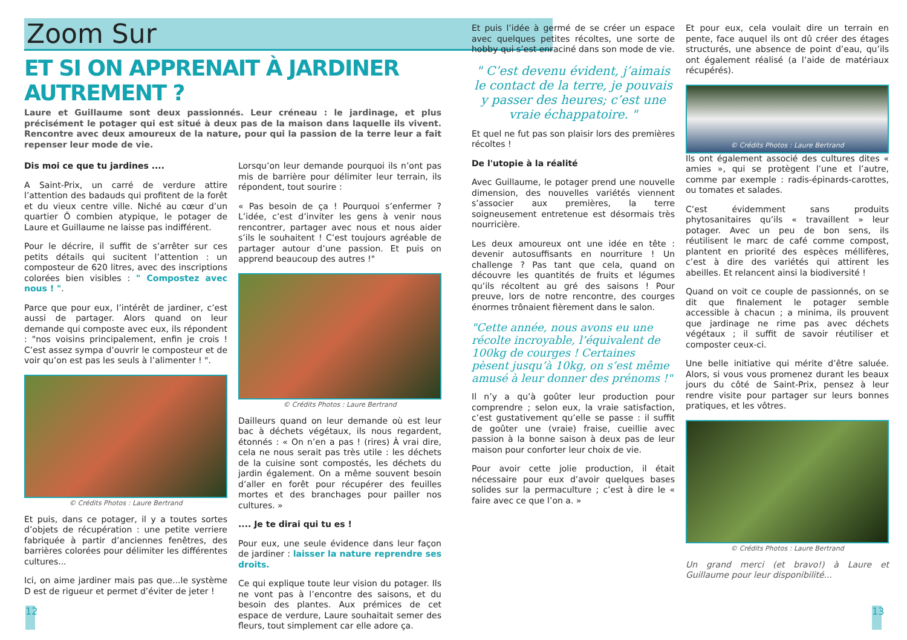Zoom Sur
ET SI ON APPRENAIT À JARDINER AUTREMENT ?
Laure et Guillaume sont deux passionnés. Leur créneau : le jardinage, et plus précisément le potager qui est situé à deux pas de la maison dans laquelle ils vivent. Rencontre avec deux amoureux de la nature, pour qui la passion de la terre leur a fait repenser leur mode de vie.
Dis moi ce que tu jardines ....
A Saint-Prix, un carré de verdure attire l’attention des badauds qui profitent de la forêt et du vieux centre ville. Niché au cœur d’un quartier Ô combien atypique, le potager de Laure et Guillaume ne laisse pas indifférent.
Pour le décrire, il suffit de s’arrêter sur ces petits détails qui sucitent l’attention : un composteur de 620 litres, avec des inscriptions colorées bien visibles : " Compostez avec nous ! ".
Parce que pour eux, l’intérêt de jardiner, c’est aussi de partager. Alors quand on leur demande qui composte avec eux, ils répondent : "nos voisins principalement, enfin je crois ! C’est assez sympa d’ouvrir le composteur et de voir qu’on est pas les seuls à l’alimenter ! ".
© Crédits Photos : Laure Bertrand
Et puis, dans ce potager, il y a toutes sortes d’objets de récupération : une petite verriere fabriquée à partir d’anciennes fenêtres, des barrières colorées pour délimiter les différentes cultures...
Ici, on aime jardiner mais pas que...le système D est de rigueur et permet d’éviter de jeter !
Lorsqu’on leur demande pourquoi ils n’ont pas mis de barrière pour délimiter leur terrain, ils répondent, tout sourire :
« Pas besoin de ça ! Pourquoi s’enfermer ? L’idée, c’est d’inviter les gens à venir nous rencontrer, partager avec nous et nous aider s’ils le souhaitent ! C’est toujours agréable de partager autour d’une passion. Et puis on apprend beaucoup des autres !"
© Crédits Photos : Laure Bertrand
Dailleurs quand on leur demande où est leur bac à déchets végétaux, ils nous regardent, étonnés : « On n’en a pas ! (rires) À vrai dire, cela ne nous serait pas très utile : les déchets de la cuisine sont compostés, les déchets du jardin également. On a même souvent besoin d’aller en forêt pour récupérer des feuilles mortes et des branchages pour pailler nos cultures. »
.... Je te dirai qui tu es !
Pour eux, une seule évidence dans leur façon de jardiner : laisser la nature reprendre ses droits.
Ce qui explique toute leur vision du potager. Ils ne vont pas à l’encontre des saisons, et du besoin des plantes. Aux prémices de cet espace de verdure, Laure souhaitait semer des fleurs, tout simplement car elle adore ça.
Et puis l’idée à germé de se créer un espace avec quelques petites récoltes, une sorte de hobby qui s’est enraciné dans son mode de vie.
" C’est devenu évident, j’aimais le contact de la terre, je pouvais y passer des heures; c’est une vraie échappatoire. "
Et quel ne fut pas son plaisir lors des premières récoltes !
De l'utopie à la réalité
Avec Guillaume, le potager prend une nouvelle dimension, des nouvelles variétés viennent s’associer aux premières, la terre soigneusement entretenue est désormais très nourricière.
Les deux amoureux ont une idée en tête : devenir autosuffisants en nourriture ! Un challenge ? Pas tant que cela, quand on découvre les quantités de fruits et légumes qu’ils récoltent au gré des saisons ! Pour preuve, lors de notre rencontre, des courges énormes trônaient fièrement dans le salon.
"Cette année, nous avons eu une récolte incroyable, l’équivalent de 100kg de courges ! Certaines pèsent jusqu’à 10kg, on s’est même amusé à leur donner des prénoms !"
Il n’y a qu’à goûter leur production pour comprendre ; selon eux, la vraie satisfaction, c’est gustativement qu’elle se passe : il suffit de goûter une (vraie) fraise, cueillie avec passion à la bonne saison à deux pas de leur maison pour conforter leur choix de vie.
Pour avoir cette jolie production, il était nécessaire pour eux d’avoir quelques bases solides sur la permaculture ; c’est à dire le « faire avec ce que l’on a. »
Et pour eux, cela voulait dire un terrain en pente, face auquel ils ont dû créer des étages structurés, une absence de point d’eau, qu’ils ont également réalisé (a l’aide de matériaux récupérés).
© Crédits Photos : Laure Bertrand
Ils ont également associé des cultures dites « amies », qui se protègent l’une et l’autre, comme par exemple : radis-épinards-carottes, ou tomates et salades.
C’est évidemment sans produits phytosanitaires qu’ils « travaillent » leur potager. Avec un peu de bon sens, ils réutilisent le marc de café comme compost, plantent en priorité des espèces méllifères, c’est à dire des variétés qui attirent les abeilles. Et relancent ainsi la biodiversité !
Quand on voit ce couple de passionnés, on se dit que finalement le potager semble accessible à chacun ; a minima, ils prouvent que jardinage ne rime pas avec déchets végétaux ; il suffit de savoir réutiliser et composter ceux-ci.
Une belle initiative qui mérite d’être saluée. Alors, si vous vous promenez durant les beaux jours du côté de Saint-Prix, pensez à leur rendre visite pour partager sur leurs bonnes pratiques, et les vôtres.
© Crédits Photos : Laure Bertrand
Un grand merci (et bravo!) à Laure et Guillaume pour leur disponibilité...
12
13